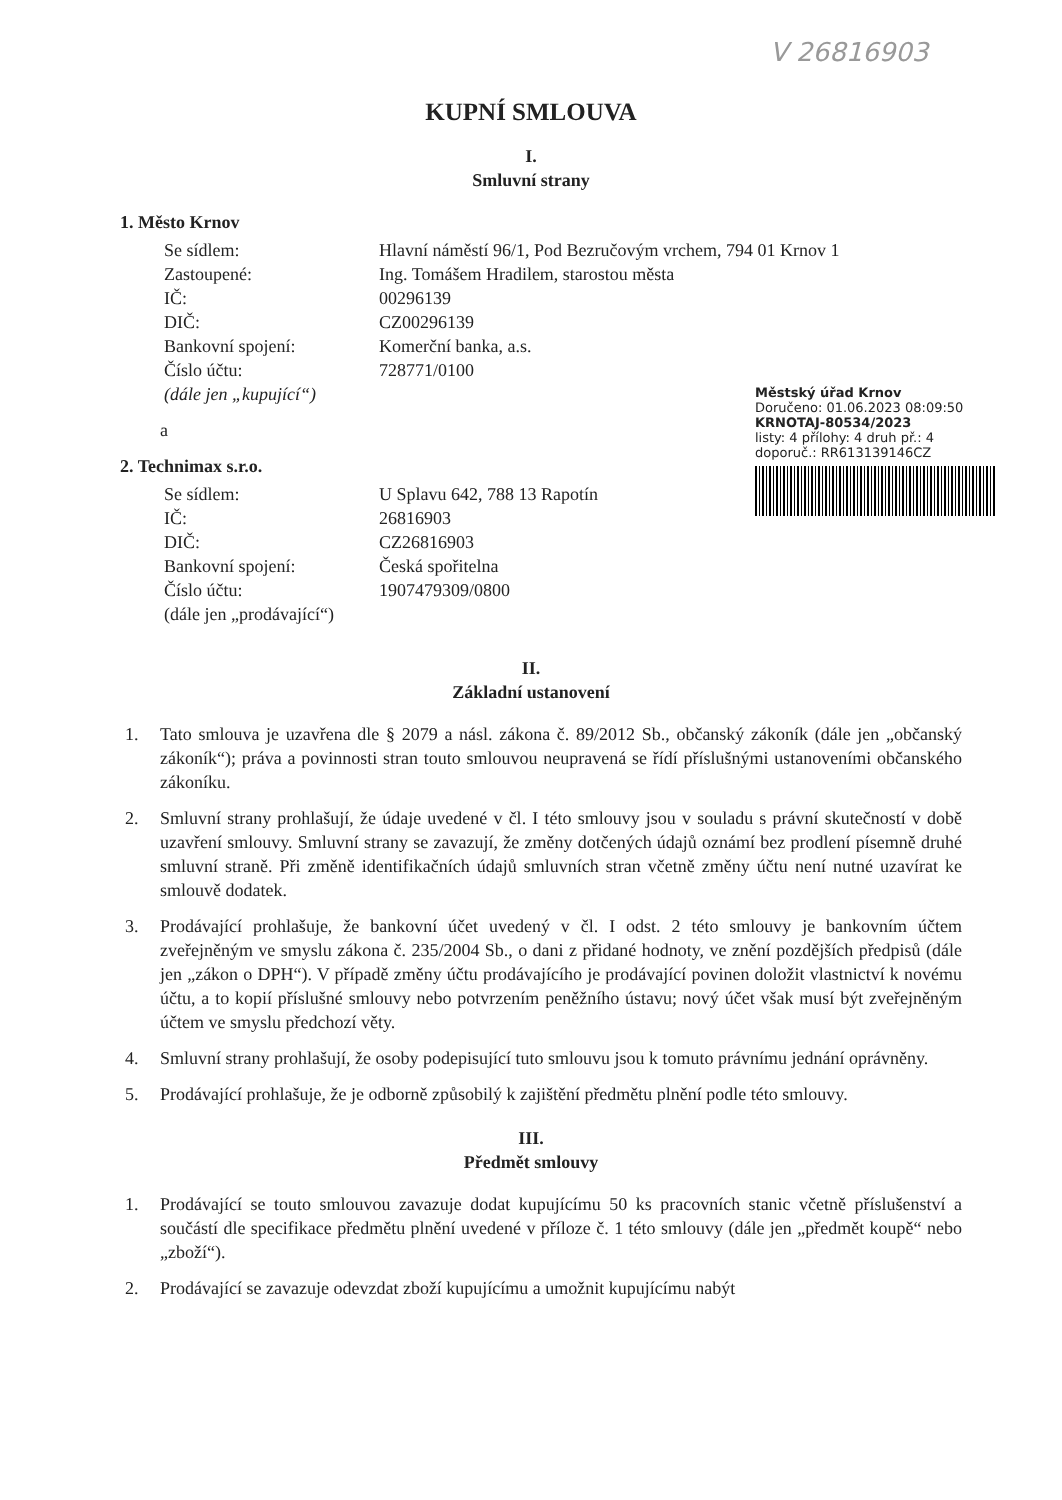V 26816903
KUPNÍ SMLOUVA
I.
Smluvní strany
1. Město Krnov
Se sídlem: Hlavní náměstí 96/1, Pod Bezručovým vrchem, 794 01 Krnov 1
Zastoupené: Ing. Tomášem Hradilem, starostou města
IČ: 00296139
DIČ: CZ00296139
Bankovní spojení: Komerční banka, a.s.
Číslo účtu: 728771/0100
(dále jen „kupující“)
a
2. Technimax s.r.o.
Se sídlem: U Splavu 642, 788 13 Rapotín
IČ: 26816903
DIČ: CZ26816903
Bankovní spojení: Česká spořitelna
Číslo účtu: 1907479309/0800
(dále jen „prodávající“)
Městský úřad Krnov
Doručeno: 01.06.2023 08:09:50
KRNOTAJ-80534/2023
listy: 4 přílohy: 4 druh př.: 4
doporuč.: RR613139146CZ
II.
Základní ustanovení
1. Tato smlouva je uzavřena dle § 2079 a násl. zákona č. 89/2012 Sb., občanský zákoník (dále jen „občanský zákoník“); práva a povinnosti stran touto smlouvou neupravená se řídí příslušnými ustanoveními občanského zákoníku.
2. Smluvní strany prohlašují, že údaje uvedené v čl. I této smlouvy jsou v souladu s právní skutečností v době uzavření smlouvy. Smluvní strany se zavazují, že změny dotčených údajů oznámí bez prodlení písemně druhé smluvní straně. Při změně identifikačních údajů smluvních stran včetně změny účtu není nutné uzavírat ke smlouvě dodatek.
3. Prodávající prohlašuje, že bankovní účet uvedený v čl. I odst. 2 této smlouvy je bankovním účtem zveřejněným ve smyslu zákona č. 235/2004 Sb., o dani z přidané hodnoty, ve znění pozdějších předpisů (dále jen „zákon o DPH“). V případě změny účtu prodávajícího je prodávající povinen doložit vlastnictví k novému účtu, a to kopií příslušné smlouvy nebo potvrzením peněžního ústavu; nový účet však musí být zveřejněným účtem ve smyslu předchozí věty.
4. Smluvní strany prohlašují, že osoby podepisující tuto smlouvu jsou k tomuto právnímu jednání oprávněny.
5. Prodávající prohlašuje, že je odborně způsobilý k zajištění předmětu plnění podle této smlouvy.
III.
Předmět smlouvy
1. Prodávající se touto smlouvou zavazuje dodat kupujícímu 50 ks pracovních stanic včetně příslušenství a součástí dle specifikace předmětu plnění uvedené v příloze č. 1 této smlouvy (dále jen „předmět koupě“ nebo „zboží“).
2. Prodávající se zavazuje odevzdat zboží kupujícímu a umožnit kupujícímu nabýt